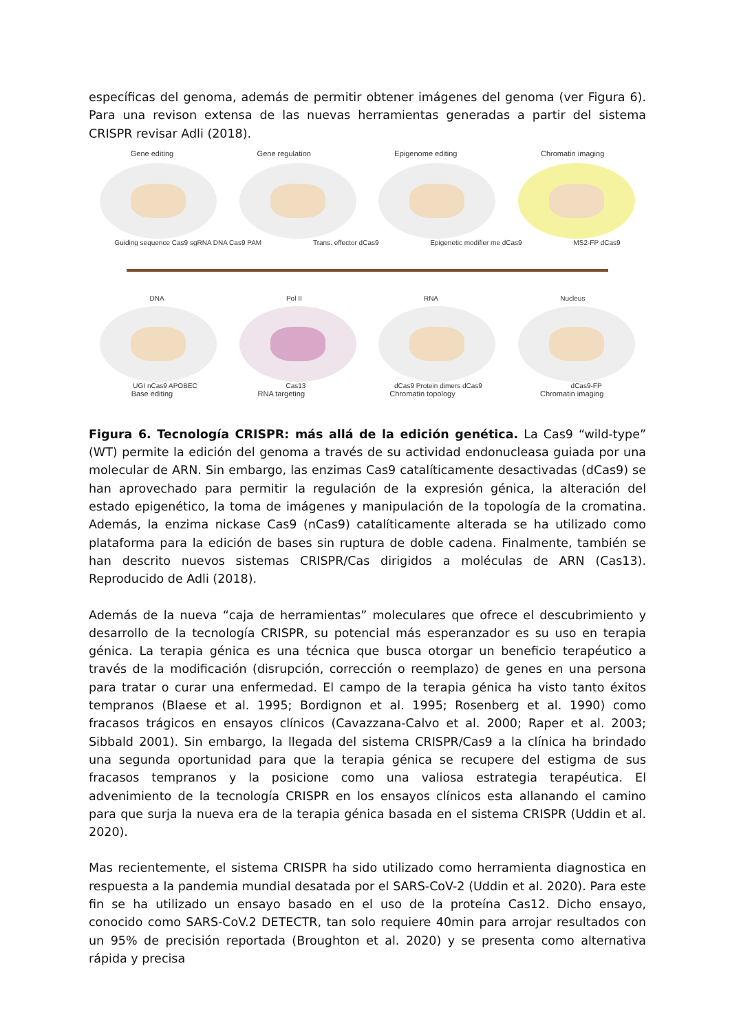específicas del genoma, además de permitir obtener imágenes del genoma (ver Figura 6). Para una revison extensa de las nuevas herramientas generadas a partir del sistema CRISPR revisar Adli (2018).
Gene editing Gene regulation Epigenome editing Chromatin imaging
Guiding sequence Cas9 sgRNA DNA Cas9 PAM Trans. effector dCas9 Epigenetic modifier me dCas9 MS2-FP dCas9
DNA Pol II RNA Nucleus
UGI nCas9 APOBEC Cas13 dCas9 Protein dimers dCas9 dCas9-FP
Base editing RNA targeting Chromatin topology Chromatin imaging
Figura 6. Tecnología CRISPR: más allá de la edición genética. La Cas9 “wild-type” (WT) permite la edición del genoma a través de su actividad endonucleasa guiada por una molecular de ARN. Sin embargo, las enzimas Cas9 catalíticamente desactivadas (dCas9) se han aprovechado para permitir la regulación de la expresión génica, la alteración del estado epigenético, la toma de imágenes y manipulación de la topología de la cromatina. Además, la enzima nickase Cas9 (nCas9) catalíticamente alterada se ha utilizado como plataforma para la edición de bases sin ruptura de doble cadena. Finalmente, también se han descrito nuevos sistemas CRISPR/Cas dirigidos a moléculas de ARN (Cas13). Reproducido de Adli (2018).
Además de la nueva “caja de herramientas” moleculares que ofrece el descubrimiento y desarrollo de la tecnología CRISPR, su potencial más esperanzador es su uso en terapia génica. La terapia génica es una técnica que busca otorgar un beneficio terapéutico a través de la modificación (disrupción, corrección o reemplazo) de genes en una persona para tratar o curar una enfermedad. El campo de la terapia génica ha visto tanto éxitos tempranos (Blaese et al. 1995; Bordignon et al. 1995; Rosenberg et al. 1990) como fracasos trágicos en ensayos clínicos (Cavazzana-Calvo et al. 2000; Raper et al. 2003; Sibbald 2001). Sin embargo, la llegada del sistema CRISPR/Cas9 a la clínica ha brindado una segunda oportunidad para que la terapia génica se recupere del estigma de sus fracasos tempranos y la posicione como una valiosa estrategia terapéutica. El advenimiento de la tecnología CRISPR en los ensayos clínicos esta allanando el camino para que surja la nueva era de la terapia génica basada en el sistema CRISPR (Uddin et al. 2020).
Mas recientemente, el sistema CRISPR ha sido utilizado como herramienta diagnostica en respuesta a la pandemia mundial desatada por el SARS-CoV-2 (Uddin et al. 2020). Para este fin se ha utilizado un ensayo basado en el uso de la proteína Cas12. Dicho ensayo, conocido como SARS-CoV.2 DETECTR, tan solo requiere 40min para arrojar resultados con un 95% de precisión reportada (Broughton et al. 2020) y se presenta como alternativa rápida y precisa